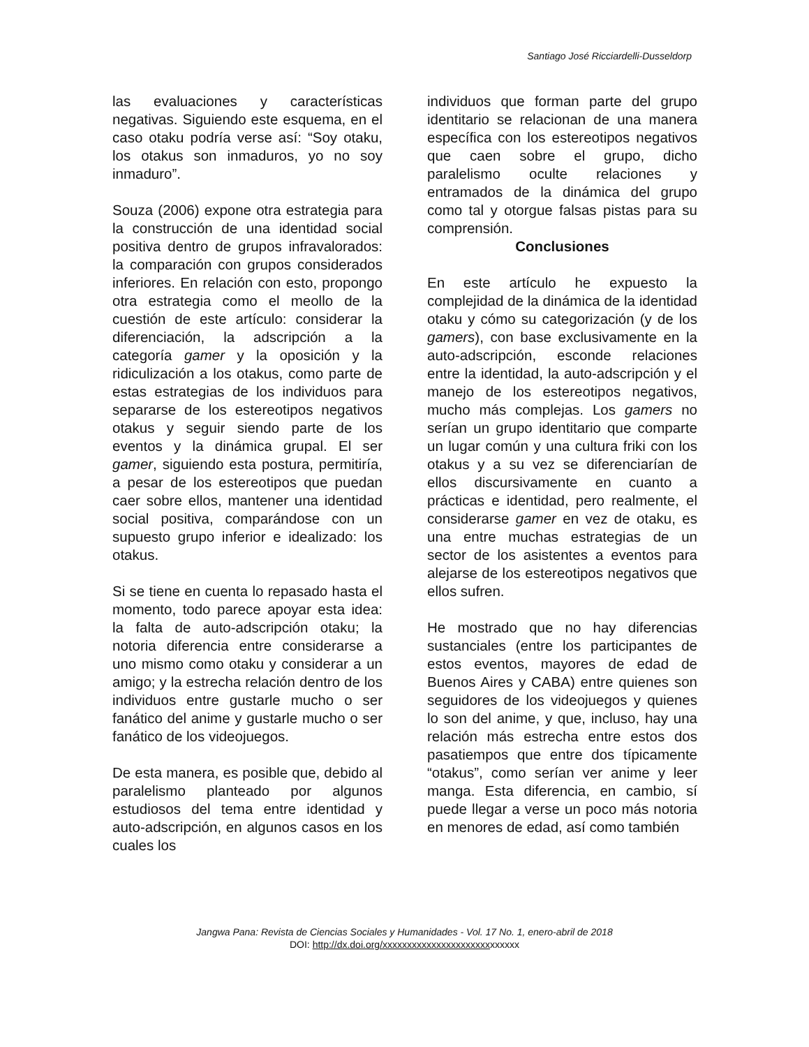Santiago José Ricciardelli-Dusseldorp
las evaluaciones y características negativas. Siguiendo este esquema, en el caso otaku podría verse así: “Soy otaku, los otakus son inmaduros, yo no soy inmaduro”.
Souza (2006) expone otra estrategia para la construcción de una identidad social positiva dentro de grupos infravalorados: la comparación con grupos considerados inferiores. En relación con esto, propongo otra estrategia como el meollo de la cuestión de este artículo: considerar la diferenciación, la adscripción a la categoría gamer y la oposición y la ridiculización a los otakus, como parte de estas estrategias de los individuos para separarse de los estereotipos negativos otakus y seguir siendo parte de los eventos y la dinámica grupal. El ser gamer, siguiendo esta postura, permitiría, a pesar de los estereotipos que puedan caer sobre ellos, mantener una identidad social positiva, comparándose con un supuesto grupo inferior e idealizado: los otakus.
Si se tiene en cuenta lo repasado hasta el momento, todo parece apoyar esta idea: la falta de auto-adscripción otaku; la notoria diferencia entre considerarse a uno mismo como otaku y considerar a un amigo; y la estrecha relación dentro de los individuos entre gustarle mucho o ser fanático del anime y gustarle mucho o ser fanático de los videojuegos.
De esta manera, es posible que, debido al paralelismo planteado por algunos estudiosos del tema entre identidad y auto-adscripción, en algunos casos en los cuales los
individuos que forman parte del grupo identitario se relacionan de una manera específica con los estereotipos negativos que caen sobre el grupo, dicho paralelismo oculte relaciones y entramados de la dinámica del grupo como tal y otorgue falsas pistas para su comprensión.
Conclusiones
En este artículo he expuesto la complejidad de la dinámica de la identidad otaku y cómo su categorización (y de los gamers), con base exclusivamente en la auto-adscripción, esconde relaciones entre la identidad, la auto-adscripción y el manejo de los estereotipos negativos, mucho más complejas. Los gamers no serían un grupo identitario que comparte un lugar común y una cultura friki con los otakus y a su vez se diferenciarían de ellos discursivamente en cuanto a prácticas e identidad, pero realmente, el considerarse gamer en vez de otaku, es una entre muchas estrategias de un sector de los asistentes a eventos para alejarse de los estereotipos negativos que ellos sufren.
He mostrado que no hay diferencias sustanciales (entre los participantes de estos eventos, mayores de edad de Buenos Aires y CABA) entre quienes son seguidores de los videojuegos y quienes lo son del anime, y que, incluso, hay una relación más estrecha entre estos dos pasatiempos que entre dos típicamente “otakus”, como serían ver anime y leer manga. Esta diferencia, en cambio, sí puede llegar a verse un poco más notoria en menores de edad, así como también
Jangwa Pana: Revista de Ciencias Sociales y Humanidades - Vol. 17 No. 1, enero-abril de 2018
DOI: http://dx.doi.org/xxxxxxxxxxxxxxxxxxxxxxxxxxxx